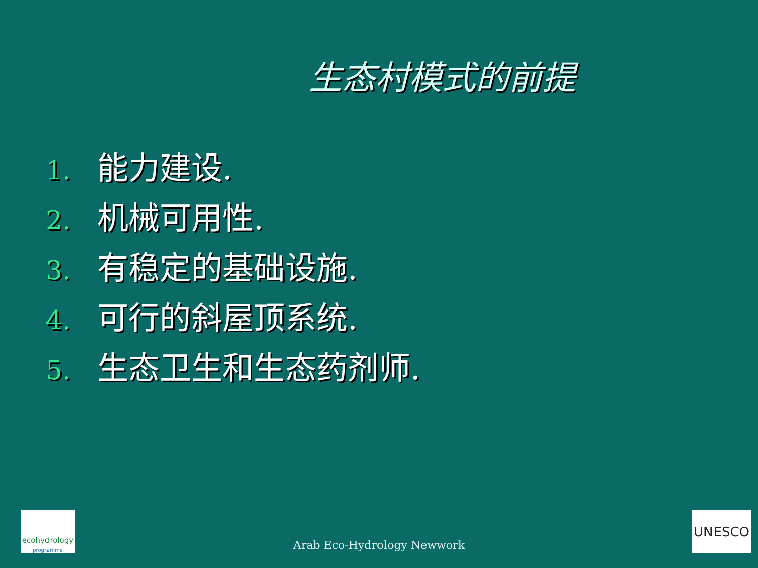生态村模式的前提
1. 能力建设.
2. 机械可用性.
3. 有稳定的基础设施.
4. 可行的斜屋顶系统.
5. 生态卫生和生态药剂师.
Arab Eco-Hydrology Newwork
ecohydrology
programme
UNESCO